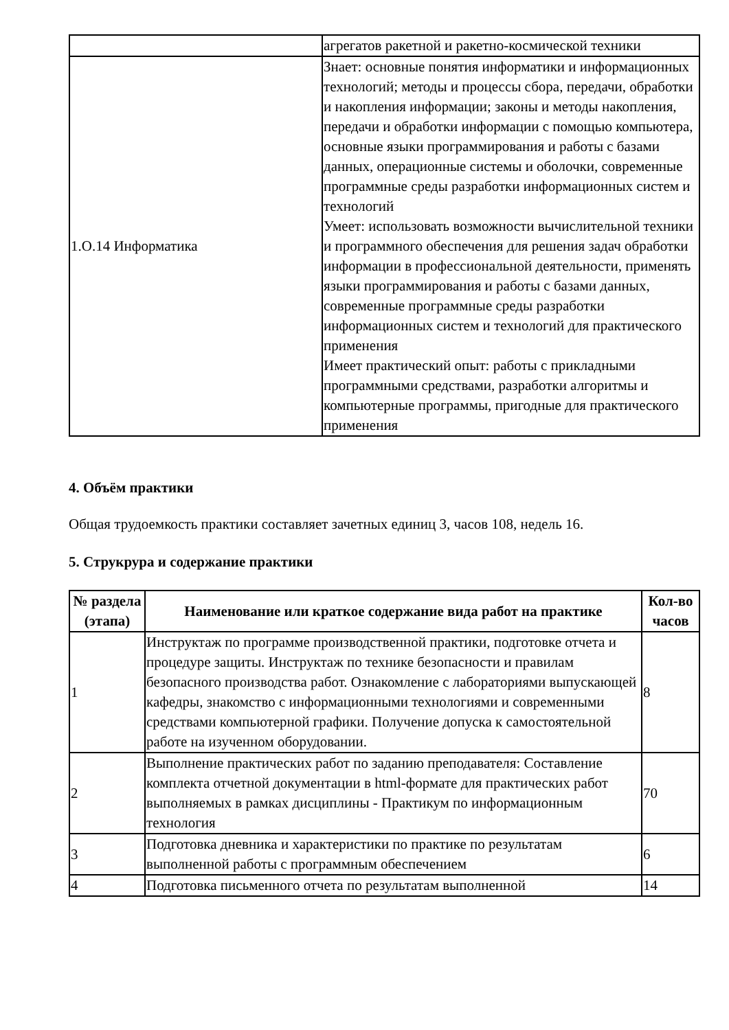| | агрегатов ракетной и ракетно-космической техники |
| 1.О.14 Информатика | Знает: основные понятия информатики и информационных технологий; методы и процессы сбора, передачи, обработки и накопления информации; законы и методы накопления, передачи и обработки информации с помощью компьютера, основные языки программирования и работы с базами данных, операционные системы и оболочки, современные программные среды разработки информационных систем и технологий Умеет: использовать возможности вычислительной техники и программного обеспечения для решения задач обработки информации в профессиональной деятельности, применять языки программирования и работы с базами данных, современные программные среды разработки информационных систем и технологий для практического применения Имеет практический опыт: работы с прикладными программными средствами, разработки алгоритмы и компьютерные программы, пригодные для практического применения |
4. Объём практики
Общая трудоемкость практики составляет зачетных единиц 3, часов 108, недель 16.
5. Струкрура и содержание практики
| № раздела (этапа) | Наименование или краткое содержание вида работ на практике | Кол-во часов |
| --- | --- | --- |
| 1 | Инструктаж по программе производственной практики, подготовке отчета и процедуре защиты. Инструктаж по технике безопасности и правилам безопасного производства работ. Ознакомление с лабораториями выпускающей кафедры, знакомство с информационными технологиями и современными средствами компьютерной графики. Получение допуска к самостоятельной работе на изученном оборудовании. | 8 |
| 2 | Выполнение практических работ по заданию преподавателя: Составление комплекта отчетной документации в html-формате для практических работ выполняемых в рамках дисциплины - Практикум по информационным технология | 70 |
| 3 | Подготовка дневника и характеристики по практике по результатам выполненной работы с программным обеспечением | 6 |
| 4 | Подготовка письменного отчета по результатам выполненной | 14 |